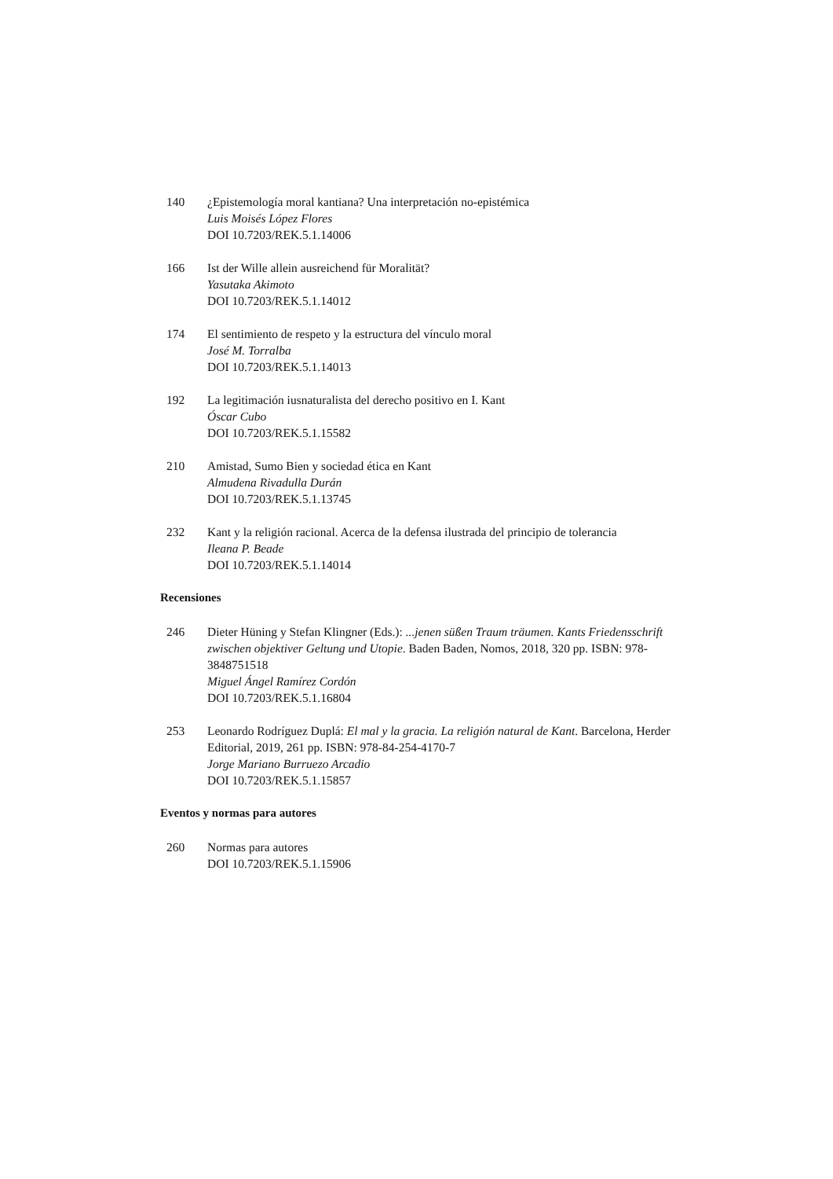140 ¿Epistemología moral kantiana? Una interpretación no-epistémica
Luis Moisés López Flores
DOI 10.7203/REK.5.1.14006
166 Ist der Wille allein ausreichend für Moralität?
Yasutaka Akimoto
DOI 10.7203/REK.5.1.14012
174 El sentimiento de respeto y la estructura del vínculo moral
José M. Torralba
DOI 10.7203/REK.5.1.14013
192 La legitimación iusnaturalista del derecho positivo en I. Kant
Óscar Cubo
DOI 10.7203/REK.5.1.15582
210 Amistad, Sumo Bien y sociedad ética en Kant
Almudena Rivadulla Durán
DOI 10.7203/REK.5.1.13745
232 Kant y la religión racional. Acerca de la defensa ilustrada del principio de tolerancia
Ileana P. Beade
DOI 10.7203/REK.5.1.14014
Recensiones
246 Dieter Hüning y Stefan Klingner (Eds.): ...jenen süßen Traum träumen. Kants Friedensschrift zwischen objektiver Geltung und Utopie. Baden Baden, Nomos, 2018, 320 pp. ISBN: 978-3848751518
Miguel Ángel Ramírez Cordón
DOI 10.7203/REK.5.1.16804
253 Leonardo Rodríguez Duplá: El mal y la gracia. La religión natural de Kant. Barcelona, Herder Editorial, 2019, 261 pp. ISBN: 978-84-254-4170-7
Jorge Mariano Burruezo Arcadio
DOI 10.7203/REK.5.1.15857
Eventos y normas para autores
260 Normas para autores
DOI 10.7203/REK.5.1.15906